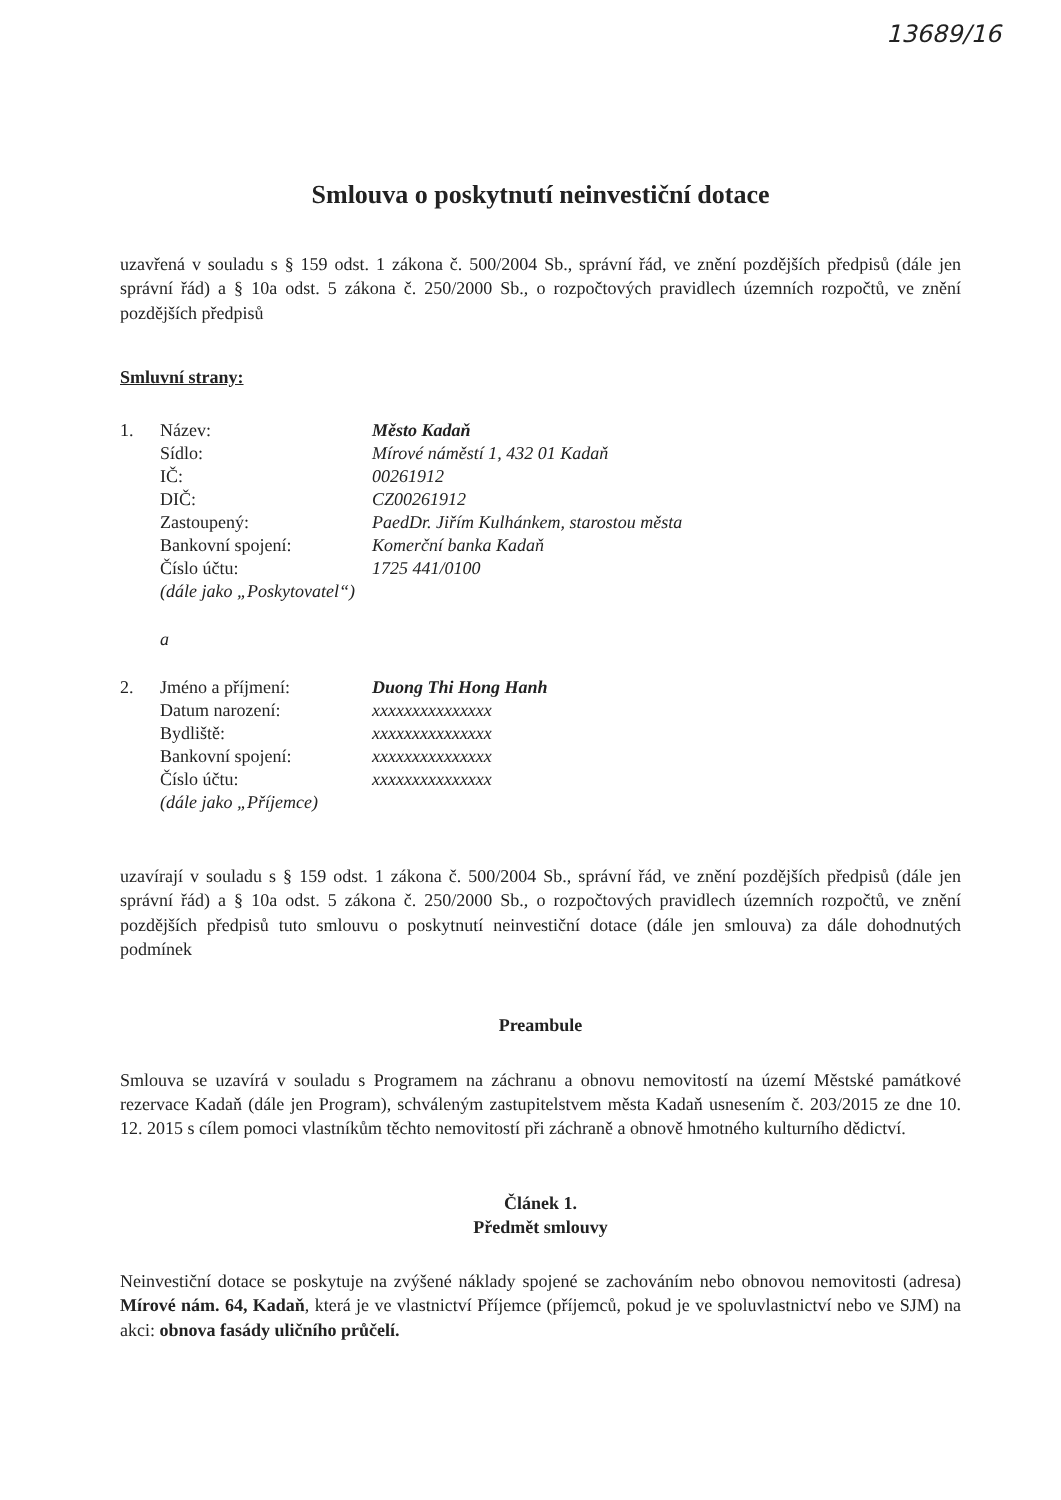13689/16
Smlouva o poskytnutí neinvestiční dotace
uzavřená v souladu s § 159 odst. 1 zákona č. 500/2004 Sb., správní řád, ve znění pozdějších předpisů (dále jen správní řád) a § 10a odst. 5 zákona č. 250/2000 Sb., o rozpočtových pravidlech územních rozpočtů, ve znění pozdějších předpisů
Smluvní strany:
| 1. | Název: | Město Kadaň |
| | Sídlo: | Mírové náměstí 1, 432 01 Kadaň |
| | IČ: | 00261912 |
| | DIČ: | CZ00261912 |
| | Zastoupený: | PaedDr. Jiřím Kulhánkem, starostou města |
| | Bankovní spojení: | Komerční banka Kadaň |
| | Číslo účtu: | 1725 441/0100 |
| | (dále jako „Poskytovatel“) | |
| | a | |
| 2. | Jméno a příjmení: | Duong Thi Hong Hanh |
| | Datum narození: | xxxxxxxxxxxxxxx |
| | Bydliště: | xxxxxxxxxxxxxxx |
| | Bankovní spojení: | xxxxxxxxxxxxxxx |
| | Číslo účtu: | xxxxxxxxxxxxxxx |
| | (dále jako „Příjemce) | |
uzavírají v souladu s § 159 odst. 1 zákona č. 500/2004 Sb., správní řád, ve znění pozdějších předpisů (dále jen správní řád) a § 10a odst. 5 zákona č. 250/2000 Sb., o rozpočtových pravidlech územních rozpočtů, ve znění pozdějších předpisů tuto smlouvu o poskytnutí neinvestiční dotace (dále jen smlouva) za dále dohodnutých podmínek
Preambule
Smlouva se uzavírá v souladu s Programem na záchranu a obnovu nemovitostí na území Městské památkové rezervace Kadaň (dále jen Program), schváleným zastupitelstvem města Kadaň usnesením č. 203/2015 ze dne 10. 12. 2015 s cílem pomoci vlastníkům těchto nemovitostí při záchraně a obnově hmotného kulturního dědictví.
Článek 1.
Předmět smlouvy
Neinvestiční dotace se poskytuje na zvýšené náklady spojené se zachováním nebo obnovou nemovitosti (adresa) Mírové nám. 64, Kadaň, která je ve vlastnictví Příjemce (příjemců, pokud je ve spoluvlastnictví nebo ve SJM) na akci: obnova fasády uličního průčelí.